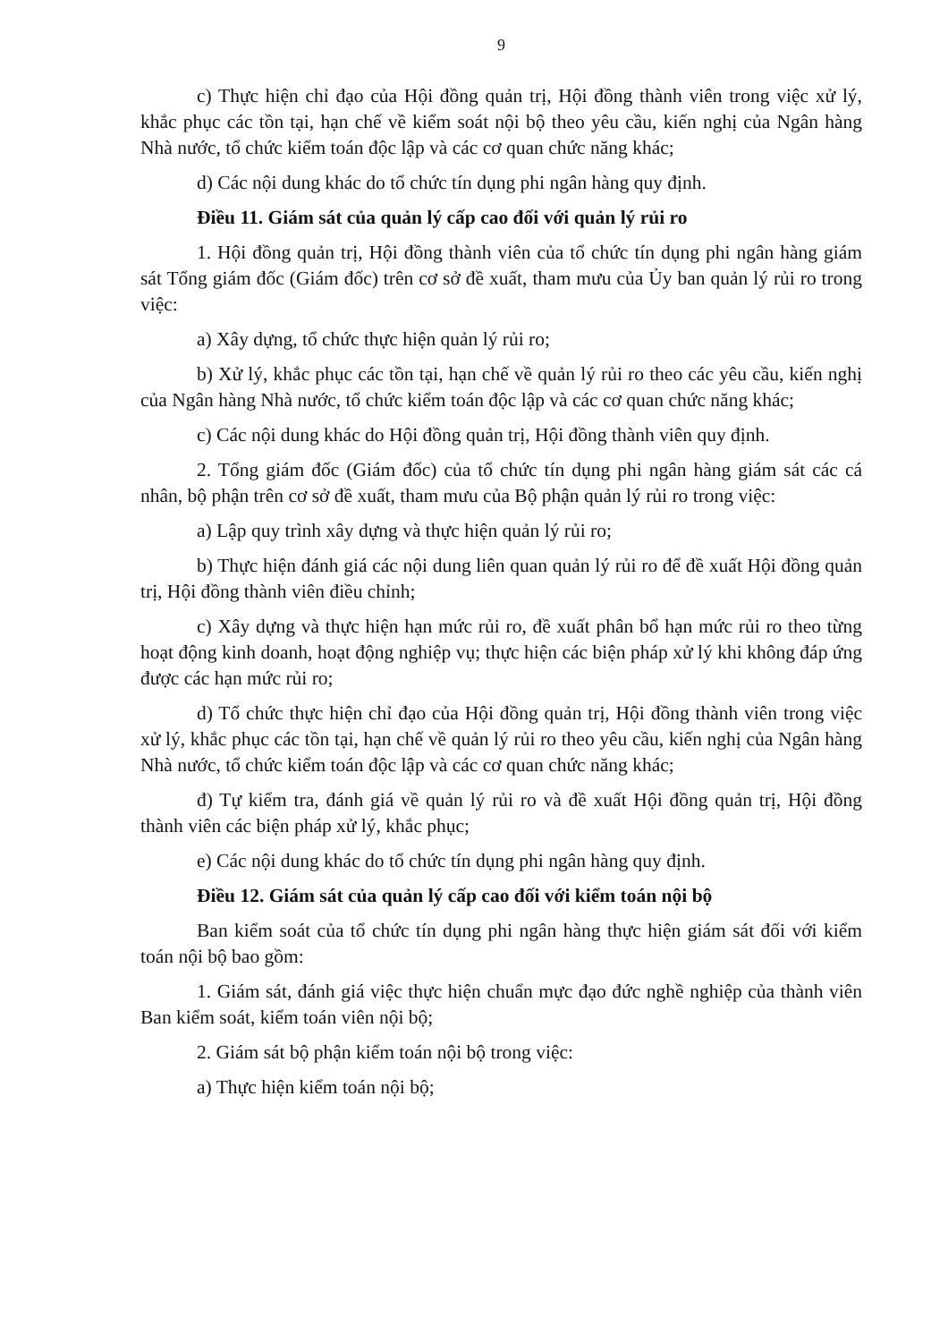9
c) Thực hiện chỉ đạo của Hội đồng quản trị, Hội đồng thành viên trong việc xử lý, khắc phục các tồn tại, hạn chế về kiểm soát nội bộ theo yêu cầu, kiến nghị của Ngân hàng Nhà nước, tổ chức kiểm toán độc lập và các cơ quan chức năng khác;
d) Các nội dung khác do tổ chức tín dụng phi ngân hàng quy định.
Điều 11. Giám sát của quản lý cấp cao đối với quản lý rủi ro
1. Hội đồng quản trị, Hội đồng thành viên của tổ chức tín dụng phi ngân hàng giám sát Tổng giám đốc (Giám đốc) trên cơ sở đề xuất, tham mưu của Ủy ban quản lý rủi ro trong việc:
a) Xây dựng, tổ chức thực hiện quản lý rủi ro;
b) Xử lý, khắc phục các tồn tại, hạn chế về quản lý rủi ro theo các yêu cầu, kiến nghị của Ngân hàng Nhà nước, tổ chức kiểm toán độc lập và các cơ quan chức năng khác;
c) Các nội dung khác do Hội đồng quản trị, Hội đồng thành viên quy định.
2. Tổng giám đốc (Giám đốc) của tổ chức tín dụng phi ngân hàng giám sát các cá nhân, bộ phận trên cơ sở đề xuất, tham mưu của Bộ phận quản lý rủi ro trong việc:
a) Lập quy trình xây dựng và thực hiện quản lý rủi ro;
b) Thực hiện đánh giá các nội dung liên quan quản lý rủi ro để đề xuất Hội đồng quản trị, Hội đồng thành viên điều chỉnh;
c) Xây dựng và thực hiện hạn mức rủi ro, đề xuất phân bổ hạn mức rủi ro theo từng hoạt động kinh doanh, hoạt động nghiệp vụ; thực hiện các biện pháp xử lý khi không đáp ứng được các hạn mức rủi ro;
d) Tổ chức thực hiện chỉ đạo của Hội đồng quản trị, Hội đồng thành viên trong việc xử lý, khắc phục các tồn tại, hạn chế về quản lý rủi ro theo yêu cầu, kiến nghị của Ngân hàng Nhà nước, tổ chức kiểm toán độc lập và các cơ quan chức năng khác;
đ) Tự kiểm tra, đánh giá về quản lý rủi ro và đề xuất Hội đồng quản trị, Hội đồng thành viên các biện pháp xử lý, khắc phục;
e) Các nội dung khác do tổ chức tín dụng phi ngân hàng quy định.
Điều 12. Giám sát của quản lý cấp cao đối với kiểm toán nội bộ
Ban kiểm soát của tổ chức tín dụng phi ngân hàng thực hiện giám sát đối với kiểm toán nội bộ bao gồm:
1. Giám sát, đánh giá việc thực hiện chuẩn mực đạo đức nghề nghiệp của thành viên Ban kiểm soát, kiểm toán viên nội bộ;
2. Giám sát bộ phận kiểm toán nội bộ trong việc:
a) Thực hiện kiểm toán nội bộ;